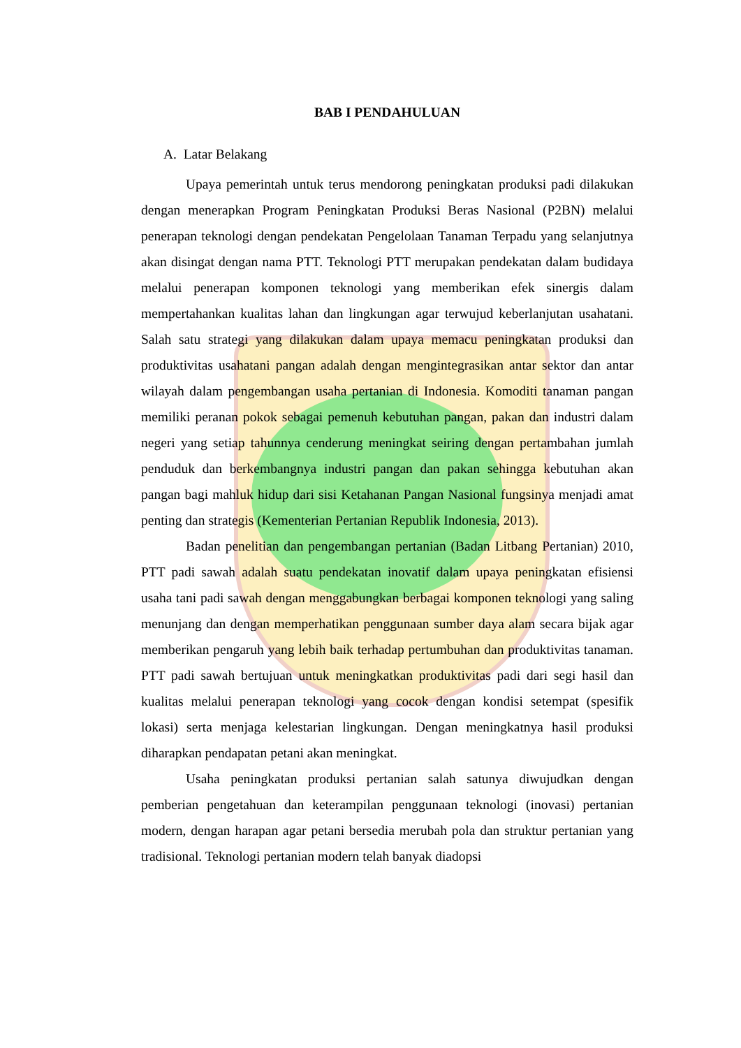BAB I PENDAHULUAN
A. Latar Belakang
Upaya pemerintah untuk terus mendorong peningkatan produksi padi dilakukan dengan menerapkan Program Peningkatan Produksi Beras Nasional (P2BN) melalui penerapan teknologi dengan pendekatan Pengelolaan Tanaman Terpadu yang selanjutnya akan disingat dengan nama PTT. Teknologi PTT merupakan pendekatan dalam budidaya melalui penerapan komponen teknologi yang memberikan efek sinergis dalam mempertahankan kualitas lahan dan lingkungan agar terwujud keberlanjutan usahatani. Salah satu strategi yang dilakukan dalam upaya memacu peningkatan produksi dan produktivitas usahatani pangan adalah dengan mengintegrasikan antar sektor dan antar wilayah dalam pengembangan usaha pertanian di Indonesia. Komoditi tanaman pangan memiliki peranan pokok sebagai pemenuh kebutuhan pangan, pakan dan industri dalam negeri yang setiap tahunnya cenderung meningkat seiring dengan pertambahan jumlah penduduk dan berkembangnya industri pangan dan pakan sehingga kebutuhan akan pangan bagi mahluk hidup dari sisi Ketahanan Pangan Nasional fungsinya menjadi amat penting dan strategis (Kementerian Pertanian Republik Indonesia, 2013).
Badan penelitian dan pengembangan pertanian (Badan Litbang Pertanian) 2010, PTT padi sawah adalah suatu pendekatan inovatif dalam upaya peningkatan efisiensi usaha tani padi sawah dengan menggabungkan berbagai komponen teknologi yang saling menunjang dan dengan memperhatikan penggunaan sumber daya alam secara bijak agar memberikan pengaruh yang lebih baik terhadap pertumbuhan dan produktivitas tanaman. PTT padi sawah bertujuan untuk meningkatkan produktivitas padi dari segi hasil dan kualitas melalui penerapan teknologi yang cocok dengan kondisi setempat (spesifik lokasi) serta menjaga kelestarian lingkungan. Dengan meningkatnya hasil produksi diharapkan pendapatan petani akan meningkat.
Usaha peningkatan produksi pertanian salah satunya diwujudkan dengan pemberian pengetahuan dan keterampilan penggunaan teknologi (inovasi) pertanian modern, dengan harapan agar petani bersedia merubah pola dan struktur pertanian yang tradisional. Teknologi pertanian modern telah banyak diadopsi